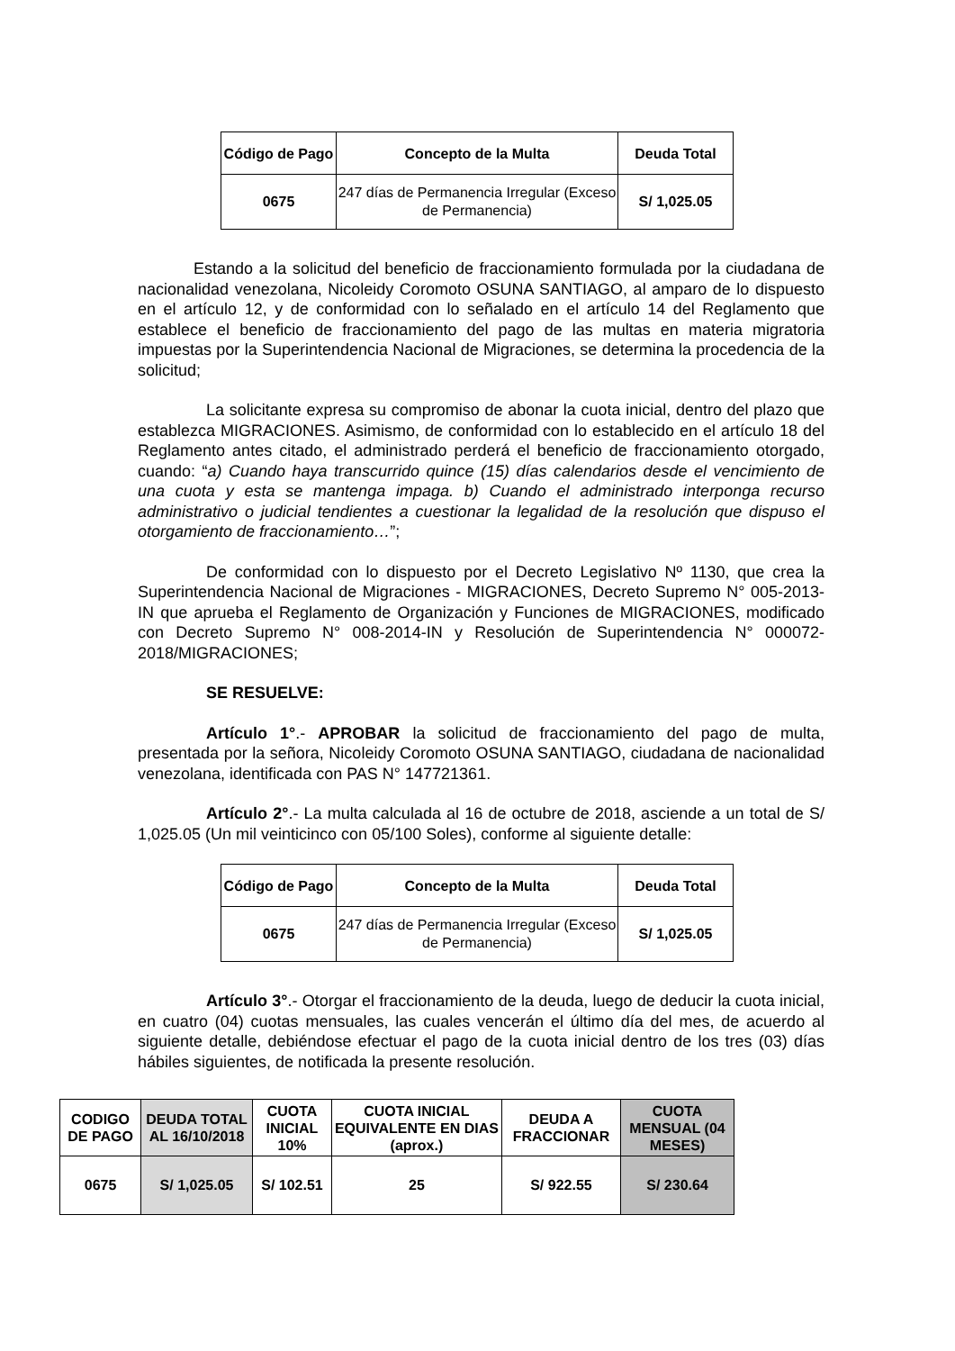| Código de Pago | Concepto de la Multa | Deuda Total |
| --- | --- | --- |
| 0675 | 247 días de Permanencia Irregular (Exceso de Permanencia) | S/ 1,025.05 |
Estando a la solicitud del beneficio de fraccionamiento formulada por la ciudadana de nacionalidad venezolana, Nicoleidy Coromoto OSUNA SANTIAGO, al amparo de lo dispuesto en el artículo 12, y de conformidad con lo señalado en el artículo 14 del Reglamento que establece el beneficio de fraccionamiento del pago de las multas en materia migratoria impuestas por la Superintendencia Nacional de Migraciones, se determina la procedencia de la solicitud;
La solicitante expresa su compromiso de abonar la cuota inicial, dentro del plazo que establezca MIGRACIONES. Asimismo, de conformidad con lo establecido en el artículo 18 del Reglamento antes citado, el administrado perderá el beneficio de fraccionamiento otorgado, cuando: “a) Cuando haya transcurrido quince (15) días calendarios desde el vencimiento de una cuota y esta se mantenga impaga. b) Cuando el administrado interponga recurso administrativo o judicial tendientes a cuestionar la legalidad de la resolución que dispuso el otorgamiento de fraccionamiento…”;
De conformidad con lo dispuesto por el Decreto Legislativo Nº 1130, que crea la Superintendencia Nacional de Migraciones - MIGRACIONES, Decreto Supremo N° 005-2013-IN que aprueba el Reglamento de Organización y Funciones de MIGRACIONES, modificado con Decreto Supremo N° 008-2014-IN y Resolución de Superintendencia N° 000072-2018/MIGRACIONES;
SE RESUELVE:
Artículo 1°.- APROBAR la solicitud de fraccionamiento del pago de multa, presentada por la señora, Nicoleidy Coromoto OSUNA SANTIAGO, ciudadana de nacionalidad venezolana, identificada con PAS N° 147721361.
Artículo 2°.- La multa calculada al 16 de octubre de 2018, asciende a un total de S/ 1,025.05 (Un mil veinticinco con 05/100 Soles), conforme al siguiente detalle:
| Código de Pago | Concepto de la Multa | Deuda Total |
| --- | --- | --- |
| 0675 | 247 días de Permanencia Irregular (Exceso de Permanencia) | S/ 1,025.05 |
Artículo 3°.- Otorgar el fraccionamiento de la deuda, luego de deducir la cuota inicial, en cuatro (04) cuotas mensuales, las cuales vencerán el último día del mes, de acuerdo al siguiente detalle, debiéndose efectuar el pago de la cuota inicial dentro de los tres (03) días hábiles siguientes, de notificada la presente resolución.
| CODIGO DE PAGO | DEUDA TOTAL AL 16/10/2018 | CUOTA INICIAL 10% | CUOTA INICIAL EQUIVALENTE EN DIAS (aprox.) | DEUDA A FRACCIONAR | CUOTA MENSUAL (04 MESES) |
| --- | --- | --- | --- | --- | --- |
| 0675 | S/ 1,025.05 | S/ 102.51 | 25 | S/ 922.55 | S/ 230.64 |